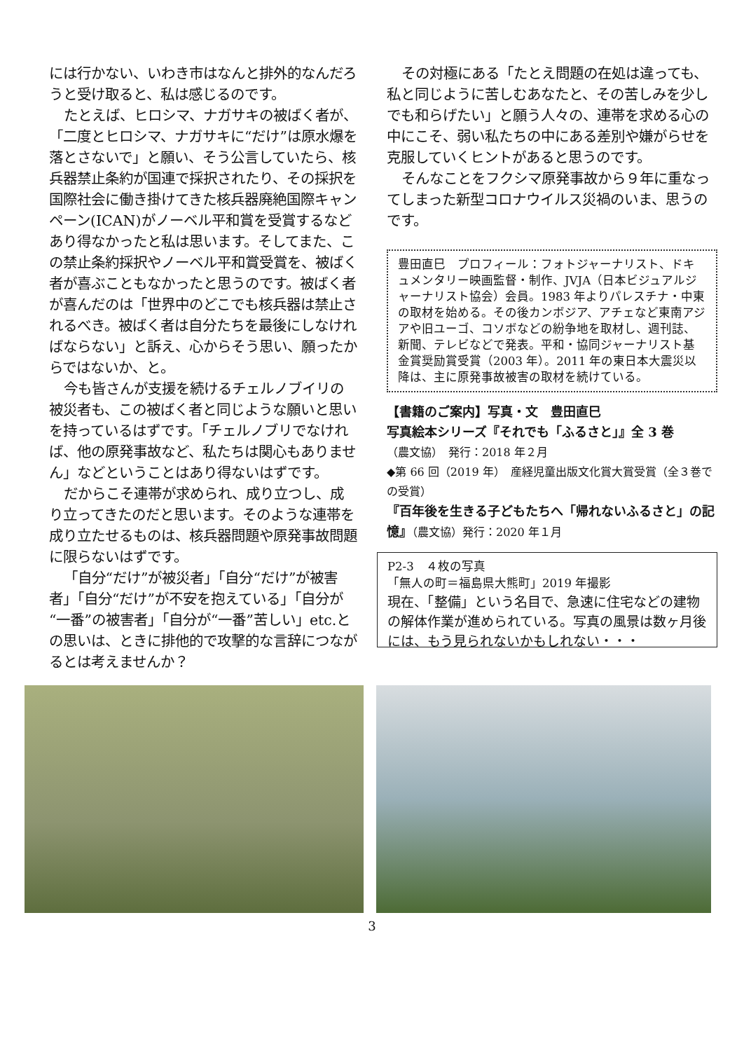には行かない、いわき市はなんと排外的なんだろうと受け取ると、私は感じるのです。
たとえば、ヒロシマ、ナガサキの被ばく者が、「二度とヒロシマ、ナガサキに“だけ”は原水爆を落とさないで」と願い、そう公言していたら、核兵器禁止条約が国連で採択されたり、その採択を国際社会に働き掛けてきた核兵器廃絶国際キャンペーン(ICAN)がノーベル平和賞を受賞するなどあり得なかったと私は思います。そしてまた、この禁止条約採択やノーベル平和賞受賞を、被ばく者が喜ぶこともなかったと思うのです。被ばく者が喜んだのは「世界中のどこでも核兵器は禁止されるべき。被ばく者は自分たちを最後にしなければならない」と訴え、心からそう思い、願ったからではないか、と。
今も皆さんが支援を続けるチェルノブイリの被災者も、この被ばく者と同じような願いと思いを持っているはずです。「チェルノブリでなければ、他の原発事故など、私たちは関心もありません」などということはあり得ないはずです。
だからこそ連帯が求められ、成り立つし、成り立ってきたのだと思います。そのような連帯を成り立たせるものは、核兵器問題や原発事故問題に限らないはずです。
「自分“だけ”が被災者」「自分“だけ”が被害者」「自分“だけ”が不安を抱えている」「自分が“一番”の被害者」「自分が“一番”苦しい」etc.との思いは、ときに排他的で攻撃的な言辞につながるとは考えませんか？
その対極にある「たとえ問題の在処は違っても、私と同じように苦しむあなたと、その苦しみを少しでも和らげたい」と願う人々の、連帯を求める心の中にこそ、弱い私たちの中にある差別や嫌がらせを克服していくヒントがあると思うのです。
そんなことをフクシマ原発事故から９年に重なってしまった新型コロナウイルス災禍のいま、思うのです。
豊田直巳　プロフィール：フォトジャーナリスト、ドキュメンタリー映画監督・制作、JVJA（日本ビジュアルジャーナリスト協会）会員。1983 年よりパレスチナ・中東の取材を始める。その後カンボジア、アチェなど東南アジアや旧ユーゴ、コソボなどの紛争地を取材し、週刊誌、新聞、テレビなどで発表。平和・協同ジャーナリスト基金賞奨励賞受賞（2003 年）。2011 年の東日本大震災以降は、主に原発事故被害の取材を続けている。
【書籍のご案内】写真・文　豊田直巳
写真絵本シリーズ『それでも「ふるさと」』全 3 巻
（農文協）　発行：2018 年２月
◆第 66 回（2019 年）　産経児童出版文化賞大賞受賞（全３巻での受賞）
『百年後を生きる子どもたちへ「帰れないふるさと」の記憶』（農文協）発行：2020 年１月
P2-3　４枚の写真
「無人の町＝福島県大熊町」2019 年撮影
現在、「整備」という名目で、急速に住宅などの建物の解体作業が進められている。写真の風景は数ヶ月後には、もう見られないかもしれない・・・
3